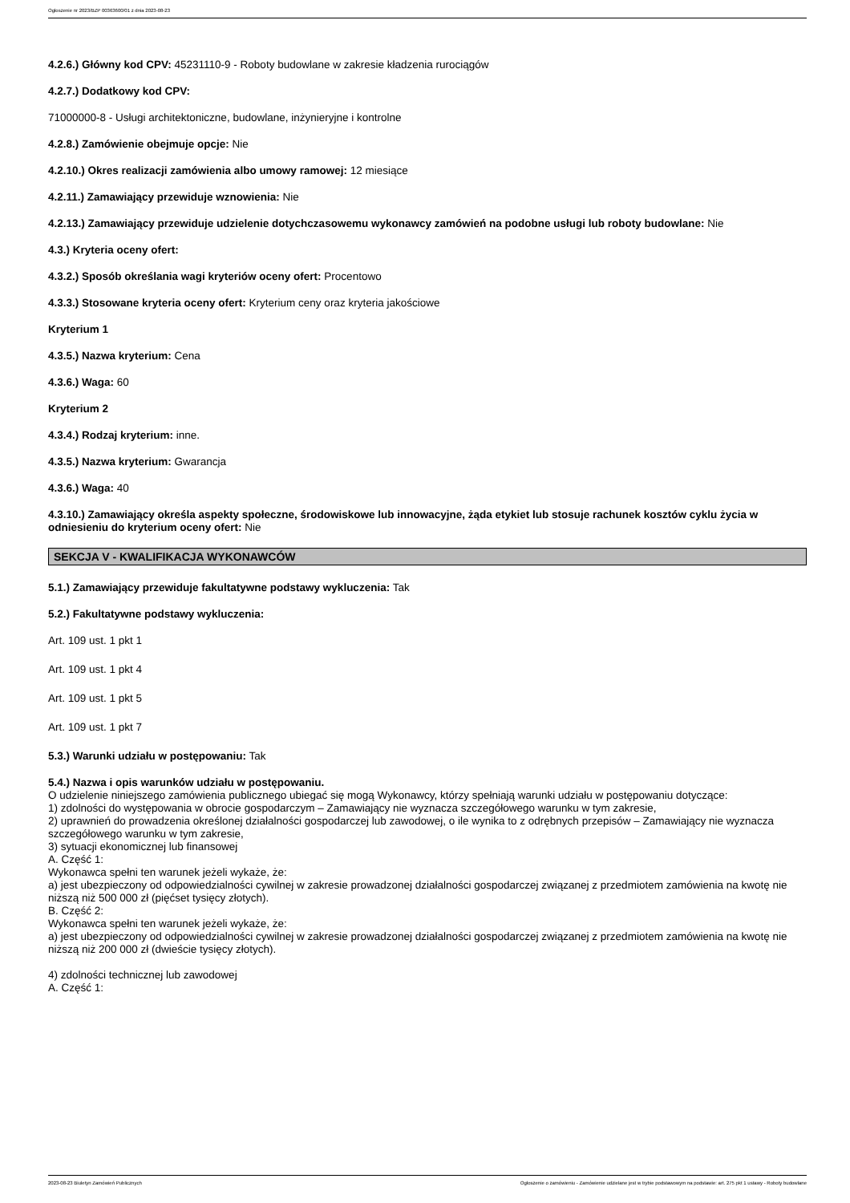Ogłoszenie nr 2023/BZP 00363600/01 z dnia 2023-08-23
4.2.6.) Główny kod CPV: 45231110-9 - Roboty budowlane w zakresie kładzenia rurociągów
4.2.7.) Dodatkowy kod CPV:
71000000-8 - Usługi architektoniczne, budowlane, inżynieryjne i kontrolne
4.2.8.) Zamówienie obejmuje opcje: Nie
4.2.10.) Okres realizacji zamówienia albo umowy ramowej: 12 miesiące
4.2.11.) Zamawiający przewiduje wznowienia: Nie
4.2.13.) Zamawiający przewiduje udzielenie dotychczasowemu wykonawcy zamówień na podobne usługi lub roboty budowlane: Nie
4.3.) Kryteria oceny ofert:
4.3.2.) Sposób określania wagi kryteriów oceny ofert: Procentowo
4.3.3.) Stosowane kryteria oceny ofert: Kryterium ceny oraz kryteria jakościowe
Kryterium 1
4.3.5.) Nazwa kryterium: Cena
4.3.6.) Waga: 60
Kryterium 2
4.3.4.) Rodzaj kryterium: inne.
4.3.5.) Nazwa kryterium: Gwarancja
4.3.6.) Waga: 40
4.3.10.) Zamawiający określa aspekty społeczne, środowiskowe lub innowacyjne, żąda etykiet lub stosuje rachunek kosztów cyklu życia w odniesieniu do kryterium oceny ofert: Nie
SEKCJA V - KWALIFIKACJA WYKONAWCÓW
5.1.) Zamawiający przewiduje fakultatywne podstawy wykluczenia: Tak
5.2.) Fakultatywne podstawy wykluczenia:
Art. 109 ust. 1 pkt 1
Art. 109 ust. 1 pkt 4
Art. 109 ust. 1 pkt 5
Art. 109 ust. 1 pkt 7
5.3.) Warunki udziału w postępowaniu: Tak
5.4.) Nazwa i opis warunków udziału w postępowaniu.
O udzielenie niniejszego zamówienia publicznego ubiegać się mogą Wykonawcy, którzy spełniają warunki udziału w postępowaniu dotyczące:
1) zdolności do występowania w obrocie gospodarczym – Zamawiający nie wyznacza szczegółowego warunku w tym zakresie,
2) uprawnień do prowadzenia określonej działalności gospodarczej lub zawodowej, o ile wynika to z odrębnych przepisów – Zamawiający nie wyznacza szczegółowego warunku w tym zakresie,
3) sytuacji ekonomicznej lub finansowej
A. Część 1:
Wykonawca spełni ten warunek jeżeli wykaże, że:
a) jest ubezpieczony od odpowiedzialności cywilnej w zakresie prowadzonej działalności gospodarczej związanej z przedmiotem zamówienia na kwotę nie niższą niż 500 000 zł (pięćset tysięcy złotych).
B. Część 2:
Wykonawca spełni ten warunek jeżeli wykaże, że:
a) jest ubezpieczony od odpowiedzialności cywilnej w zakresie prowadzonej działalności gospodarczej związanej z przedmiotem zamówienia na kwotę nie niższą niż 200 000 zł (dwieście tysięcy złotych).
4) zdolności technicznej lub zawodowej
A. Część 1:
2023-08-23 Biuletyn Zamówień Publicznych Ogłoszenie o zamówieniu - Zamówienie udzielane jest w trybie podstawowym na podstawie: art. 275 pkt 1 ustawy - Roboty budowlane